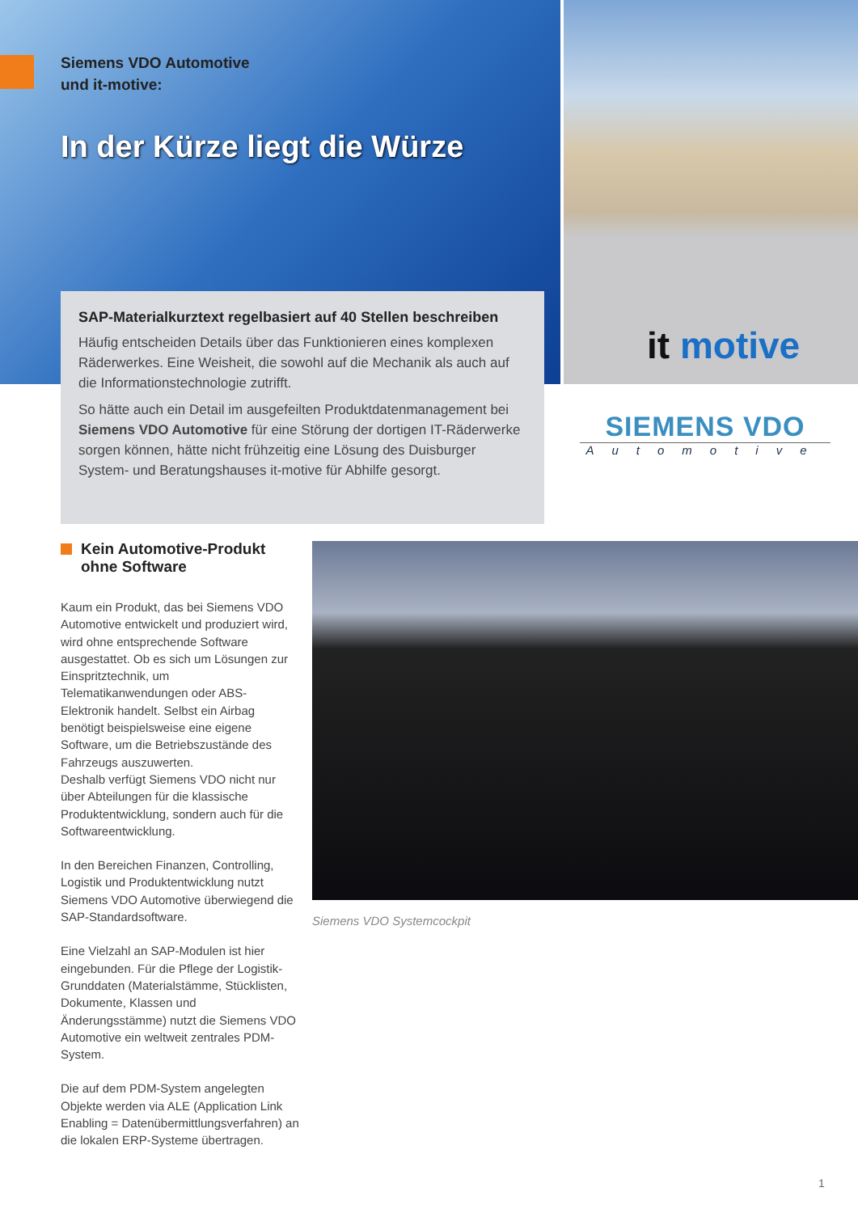Siemens VDO Automotive
und it-motive:
In der Kürze liegt die Würze
SAP-Materialkurztext regelbasiert auf 40 Stellen beschreiben
Häufig entscheiden Details über das Funktionieren eines komplexen Räderwerkes. Eine Weisheit, die sowohl auf die Mechanik als auch auf die Informationstechnologie zutrifft.
So hätte auch ein Detail im ausgefeilten Produktdatenmanagement bei Siemens VDO Automotive für eine Störung der dortigen IT-Räderwerke sorgen können, hätte nicht frühzeitig eine Lösung des Duisburger System- und Beratungshauses it-motive für Abhilfe gesorgt.
it motive
SIEMENS VDO
Automotive
Kein Automotive-Produkt
ohne Software
Kaum ein Produkt, das bei Siemens VDO Automotive entwickelt und produziert wird, wird ohne entsprechende Software ausgestattet. Ob es sich um Lösungen zur Einspritztechnik, um Telematikanwendungen oder ABS-Elektronik handelt. Selbst ein Airbag benötigt beispielsweise eine eigene Software, um die Betriebszustände des Fahrzeugs auszuwerten.
Deshalb verfügt Siemens VDO nicht nur über Abteilungen für die klassische Produktentwicklung, sondern auch für die Softwareentwicklung.
In den Bereichen Finanzen, Controlling, Logistik und Produktentwicklung nutzt Siemens VDO Automotive überwiegend die SAP-Standardsoftware.
Eine Vielzahl an SAP-Modulen ist hier eingebunden. Für die Pflege der Logistik-Grunddaten (Materialstämme, Stücklisten, Dokumente, Klassen und Änderungsstämme) nutzt die Siemens VDO Automotive ein weltweit zentrales PDM-System.
Die auf dem PDM-System angelegten Objekte werden via ALE (Application Link Enabling = Datenübermittlungsverfahren) an die lokalen ERP-Systeme übertragen.
Siemens VDO Systemcockpit
1